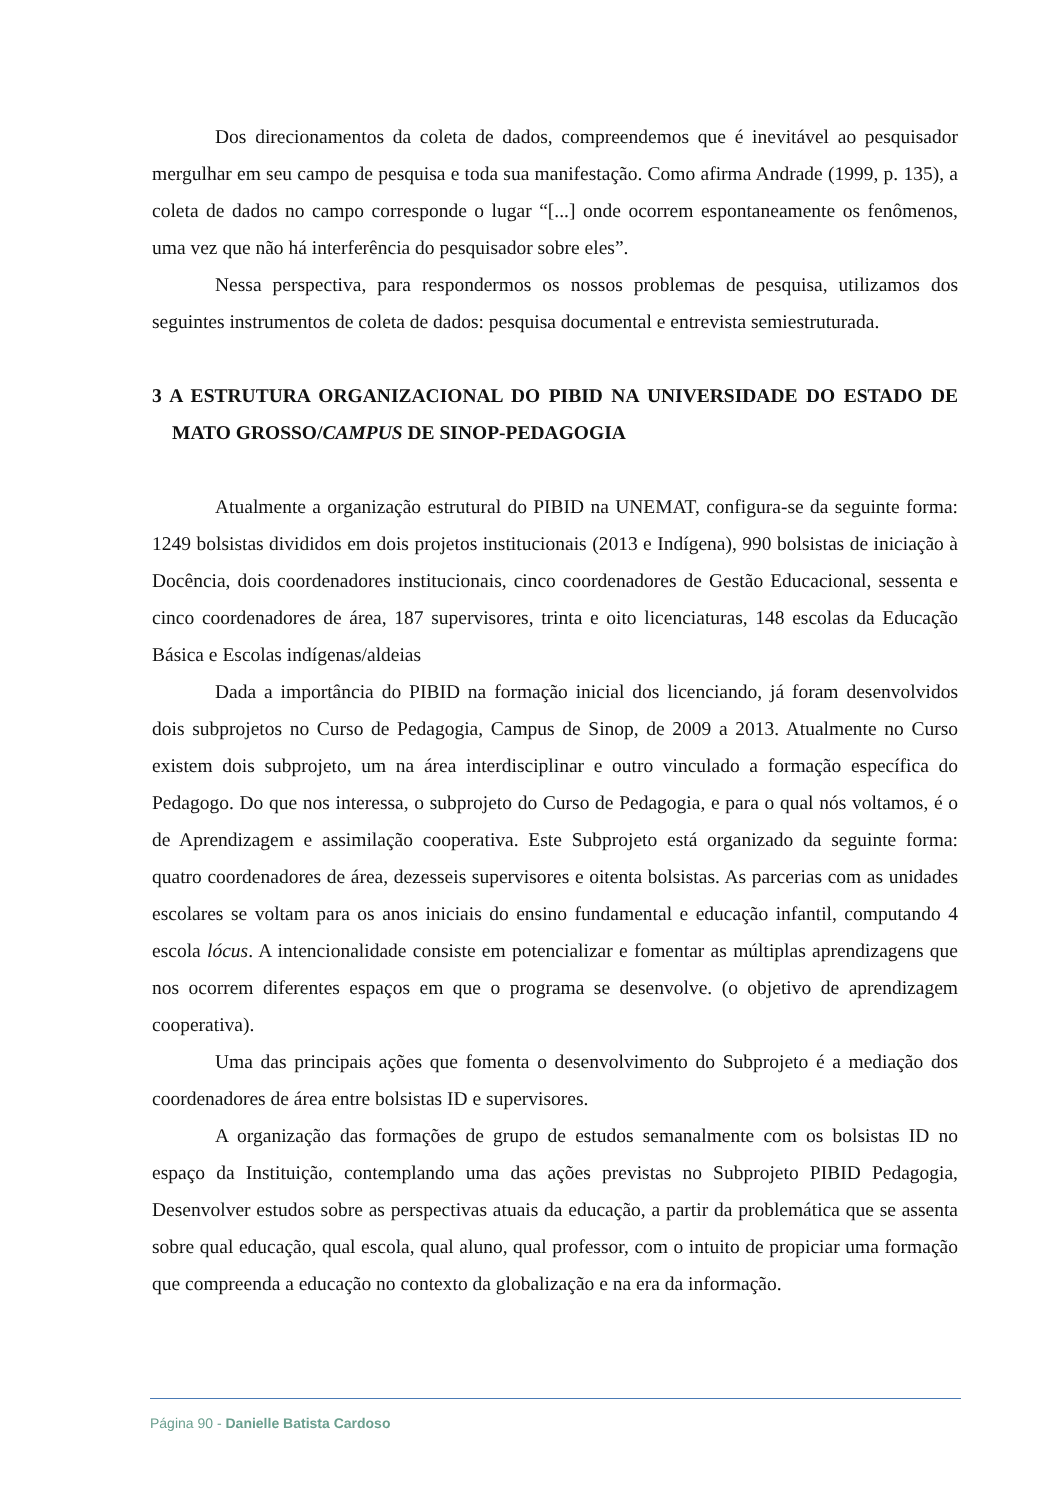Dos direcionamentos da coleta de dados, compreendemos que é inevitável ao pesquisador mergulhar em seu campo de pesquisa e toda sua manifestação. Como afirma Andrade (1999, p. 135), a coleta de dados no campo corresponde o lugar “[...] onde ocorrem espontaneamente os fenômenos, uma vez que não há interferência do pesquisador sobre eles”.
Nessa perspectiva, para respondermos os nossos problemas de pesquisa, utilizamos dos seguintes instrumentos de coleta de dados: pesquisa documental e entrevista semiestruturada.
3 A ESTRUTURA ORGANIZACIONAL DO PIBID NA UNIVERSIDADE DO ESTADO DE MATO GROSSO/CAMPUS DE SINOP-PEDAGOGIA
Atualmente a organização estrutural do PIBID na UNEMAT, configura-se da seguinte forma: 1249 bolsistas divididos em dois projetos institucionais (2013 e Indígena), 990 bolsistas de iniciação à Docência, dois coordenadores institucionais, cinco coordenadores de Gestão Educacional, sessenta e cinco coordenadores de área, 187 supervisores, trinta e oito licenciaturas, 148 escolas da Educação Básica e Escolas indígenas/aldeias
Dada a importância do PIBID na formação inicial dos licenciando, já foram desenvolvidos dois subprojetos no Curso de Pedagogia, Campus de Sinop, de 2009 a 2013. Atualmente no Curso existem dois subprojeto, um na área interdisciplinar e outro vinculado a formação específica do Pedagogo. Do que nos interessa, o subprojeto do Curso de Pedagogia, e para o qual nós voltamos, é o de Aprendizagem e assimilação cooperativa. Este Subprojeto está organizado da seguinte forma: quatro coordenadores de área, dezesseis supervisores e oitenta bolsistas. As parcerias com as unidades escolares se voltam para os anos iniciais do ensino fundamental e educação infantil, computando 4 escola lócus. A intencionalidade consiste em potencializar e fomentar as múltiplas aprendizagens que nos ocorrem diferentes espaços em que o programa se desenvolve. (o objetivo de aprendizagem cooperativa).
Uma das principais ações que fomenta o desenvolvimento do Subprojeto é a mediação dos coordenadores de área entre bolsistas ID e supervisores.
A organização das formações de grupo de estudos semanalmente com os bolsistas ID no espaço da Instituição, contemplando uma das ações previstas no Subprojeto PIBID Pedagogia, Desenvolver estudos sobre as perspectivas atuais da educação, a partir da problemática que se assenta sobre qual educação, qual escola, qual aluno, qual professor, com o intuito de propiciar uma formação que compreenda a educação no contexto da globalização e na era da informação.
Página 90 - Danielle Batista Cardoso